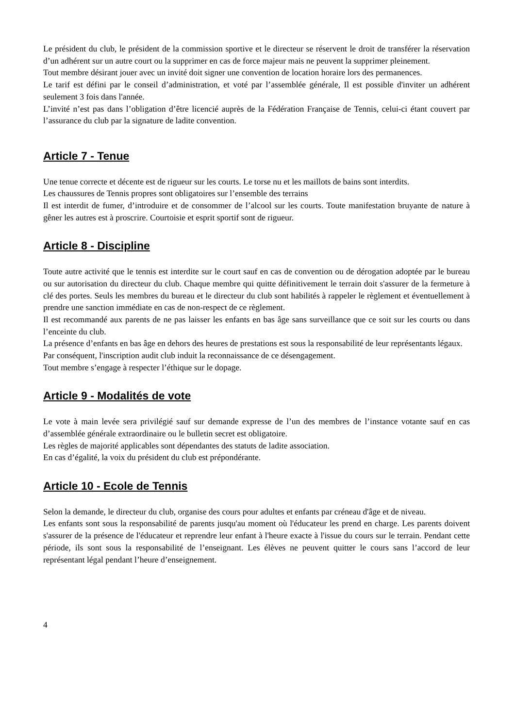Le président du club, le président de la commission sportive et le directeur se réservent le droit de transférer la réservation d’un adhérent sur un autre court ou la supprimer en cas de force majeur mais ne peuvent la supprimer pleinement.
Tout membre désirant jouer avec un invité doit signer une convention de location horaire lors des permanences.
Le tarif est défini par le conseil d’administration, et voté par l’assemblée générale, Il est possible d'inviter un adhérent seulement 3 fois dans l'année.
L’invité n’est pas dans l’obligation d’être licencié auprès de la Fédération Française de Tennis, celui-ci étant couvert par l’assurance du club par la signature de ladite convention.
Article 7 - Tenue
Une tenue correcte et décente est de rigueur sur les courts. Le torse nu et les maillots de bains sont interdits.
Les chaussures de Tennis propres sont obligatoires sur l’ensemble des terrains
Il est interdit de fumer, d’introduire et de consommer de l’alcool sur les courts. Toute manifestation bruyante de nature à gêner les autres est à proscrire. Courtoisie et esprit sportif sont de rigueur.
Article 8 - Discipline
Toute autre activité que le tennis est interdite sur le court sauf en cas de convention ou de dérogation adoptée par le bureau ou sur autorisation du directeur du club. Chaque membre qui quitte définitivement le terrain doit s'assurer de la fermeture à clé des portes. Seuls les membres du bureau et le directeur du club sont habilités à rappeler le règlement et éventuellement à prendre une sanction immédiate en cas de non-respect de ce règlement.
Il est recommandé aux parents de ne pas laisser les enfants en bas âge sans surveillance que ce soit sur les courts ou dans l’enceinte du club.
La présence d’enfants en bas âge en dehors des heures de prestations est sous la responsabilité de leur représentants légaux.
Par conséquent, l'inscription audit club induit la reconnaissance de ce désengagement.
Tout membre s’engage à respecter l’éthique sur le dopage.
Article 9 - Modalités de vote
Le vote à main levée sera privilégié sauf sur demande expresse de l’un des membres de l’instance votante sauf en cas d’assemblée générale extraordinaire ou le bulletin secret est obligatoire.
Les règles de majorité applicables sont dépendantes des statuts de ladite association.
En cas d’égalité, la voix du président du club est prépondérante.
Article 10 - Ecole de Tennis
Selon la demande, le directeur du club, organise des cours pour adultes et enfants par créneau d'âge et de niveau.
Les enfants sont sous la responsabilité de parents jusqu'au moment où l'éducateur les prend en charge. Les parents doivent s'assurer de la présence de l'éducateur et reprendre leur enfant à l'heure exacte à l'issue du cours sur le terrain. Pendant cette période, ils sont sous la responsabilité de l’enseignant. Les élèves ne peuvent quitter le cours sans l’accord de leur représentant légal pendant l’heure d’enseignement.
4